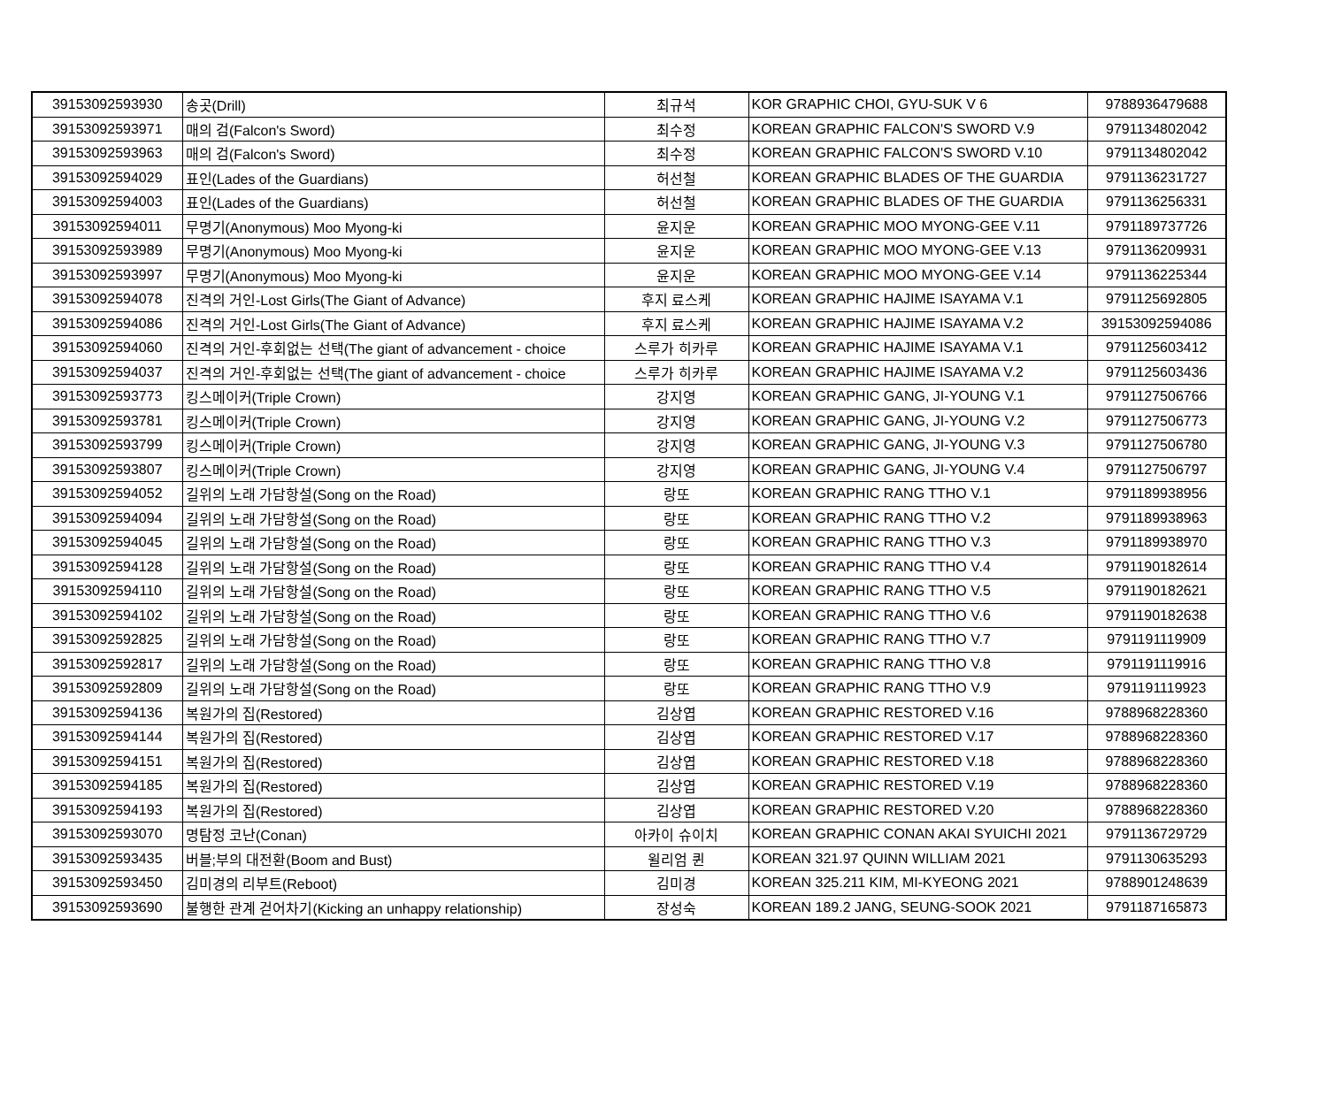| 39153092593930 | 송곳(Drill) | 최규석 | KOR GRAPHIC CHOI, GYU-SUK V 6 | 9788936479688 |
| 39153092593971 | 매의 검(Falcon's Sword) | 최수정 | KOREAN GRAPHIC FALCON'S SWORD V.9 | 9791134802042 |
| 39153092593963 | 매의 검(Falcon's Sword) | 최수정 | KOREAN GRAPHIC FALCON'S SWORD V.10 | 9791134802042 |
| 39153092594029 | 표인(Lades of the Guardians) | 허선철 | KOREAN GRAPHIC BLADES OF THE GUARDIA | 9791136231727 |
| 39153092594003 | 표인(Lades of the Guardians) | 허선철 | KOREAN GRAPHIC BLADES OF THE GUARDIA | 9791136256331 |
| 39153092594011 | 무명기(Anonymous) Moo Myong-ki | 윤지운 | KOREAN GRAPHIC MOO MYONG-GEE V.11 | 9791189737726 |
| 39153092593989 | 무명기(Anonymous) Moo Myong-ki | 윤지운 | KOREAN GRAPHIC MOO MYONG-GEE V.13 | 9791136209931 |
| 39153092593997 | 무명기(Anonymous) Moo Myong-ki | 윤지운 | KOREAN GRAPHIC MOO MYONG-GEE V.14 | 9791136225344 |
| 39153092594078 | 진격의 거인-Lost Girls(The Giant of Advance) | 후지 료스케 | KOREAN GRAPHIC HAJIME ISAYAMA V.1 | 9791125692805 |
| 39153092594086 | 진격의 거인-Lost Girls(The Giant of Advance) | 후지 료스케 | KOREAN GRAPHIC HAJIME ISAYAMA V.2 | 39153092594086 |
| 39153092594060 | 진격의 거인-후회없는 선택(The giant of advancement - choice | 스루가 히카루 | KOREAN GRAPHIC HAJIME ISAYAMA V.1 | 9791125603412 |
| 39153092594037 | 진격의 거인-후회없는 선택(The giant of advancement - choice | 스루가 히카루 | KOREAN GRAPHIC HAJIME ISAYAMA V.2 | 9791125603436 |
| 39153092593773 | 킹스메이커(Triple Crown) | 강지영 | KOREAN GRAPHIC GANG, JI-YOUNG V.1 | 9791127506766 |
| 39153092593781 | 킹스메이커(Triple Crown) | 강지영 | KOREAN GRAPHIC GANG, JI-YOUNG V.2 | 9791127506773 |
| 39153092593799 | 킹스메이커(Triple Crown) | 강지영 | KOREAN GRAPHIC GANG, JI-YOUNG V.3 | 9791127506780 |
| 39153092593807 | 킹스메이커(Triple Crown) | 강지영 | KOREAN GRAPHIC GANG, JI-YOUNG V.4 | 9791127506797 |
| 39153092594052 | 길위의 노래 가담항설(Song on the Road) | 랑또 | KOREAN GRAPHIC RANG TTHO V.1 | 9791189938956 |
| 39153092594094 | 길위의 노래 가담항설(Song on the Road) | 랑또 | KOREAN GRAPHIC RANG TTHO V.2 | 9791189938963 |
| 39153092594045 | 길위의 노래 가담항설(Song on the Road) | 랑또 | KOREAN GRAPHIC RANG TTHO V.3 | 9791189938970 |
| 39153092594128 | 길위의 노래 가담항설(Song on the Road) | 랑또 | KOREAN GRAPHIC RANG TTHO V.4 | 9791190182614 |
| 39153092594110 | 길위의 노래 가담항설(Song on the Road) | 랑또 | KOREAN GRAPHIC RANG TTHO V.5 | 9791190182621 |
| 39153092594102 | 길위의 노래 가담항설(Song on the Road) | 랑또 | KOREAN GRAPHIC RANG TTHO V.6 | 9791190182638 |
| 39153092592825 | 길위의 노래 가담항설(Song on the Road) | 랑또 | KOREAN GRAPHIC RANG TTHO V.7 | 9791191119909 |
| 39153092592817 | 길위의 노래 가담항설(Song on the Road) | 랑또 | KOREAN GRAPHIC RANG TTHO V.8 | 9791191119916 |
| 39153092592809 | 길위의 노래 가담항설(Song on the Road) | 랑또 | KOREAN GRAPHIC RANG TTHO V.9 | 9791191119923 |
| 39153092594136 | 복원가의 집(Restored) | 김상엽 | KOREAN GRAPHIC RESTORED V.16 | 9788968228360 |
| 39153092594144 | 복원가의 집(Restored) | 김상엽 | KOREAN GRAPHIC RESTORED V.17 | 9788968228360 |
| 39153092594151 | 복원가의 집(Restored) | 김상엽 | KOREAN GRAPHIC RESTORED V.18 | 9788968228360 |
| 39153092594185 | 복원가의 집(Restored) | 김상엽 | KOREAN GRAPHIC RESTORED V.19 | 9788968228360 |
| 39153092594193 | 복원가의 집(Restored) | 김상엽 | KOREAN GRAPHIC RESTORED V.20 | 9788968228360 |
| 39153092593070 | 명탐정 코난(Conan) | 아카이 슈이치 | KOREAN GRAPHIC CONAN AKAI SYUICHI 2021 | 9791136729729 |
| 39153092593435 | 버블;부의 대전환(Boom and Bust) | 윌리엄 퀸 | KOREAN 321.97 QUINN WILLIAM 2021 | 9791130635293 |
| 39153092593450 | 김미경의 리부트(Reboot) | 김미경 | KOREAN 325.211 KIM, MI-KYEONG 2021 | 9788901248639 |
| 39153092593690 | 불행한 관계 걷어차기(Kicking an unhappy relationship) | 장성숙 | KOREAN 189.2 JANG, SEUNG-SOOK 2021 | 9791187165873 |